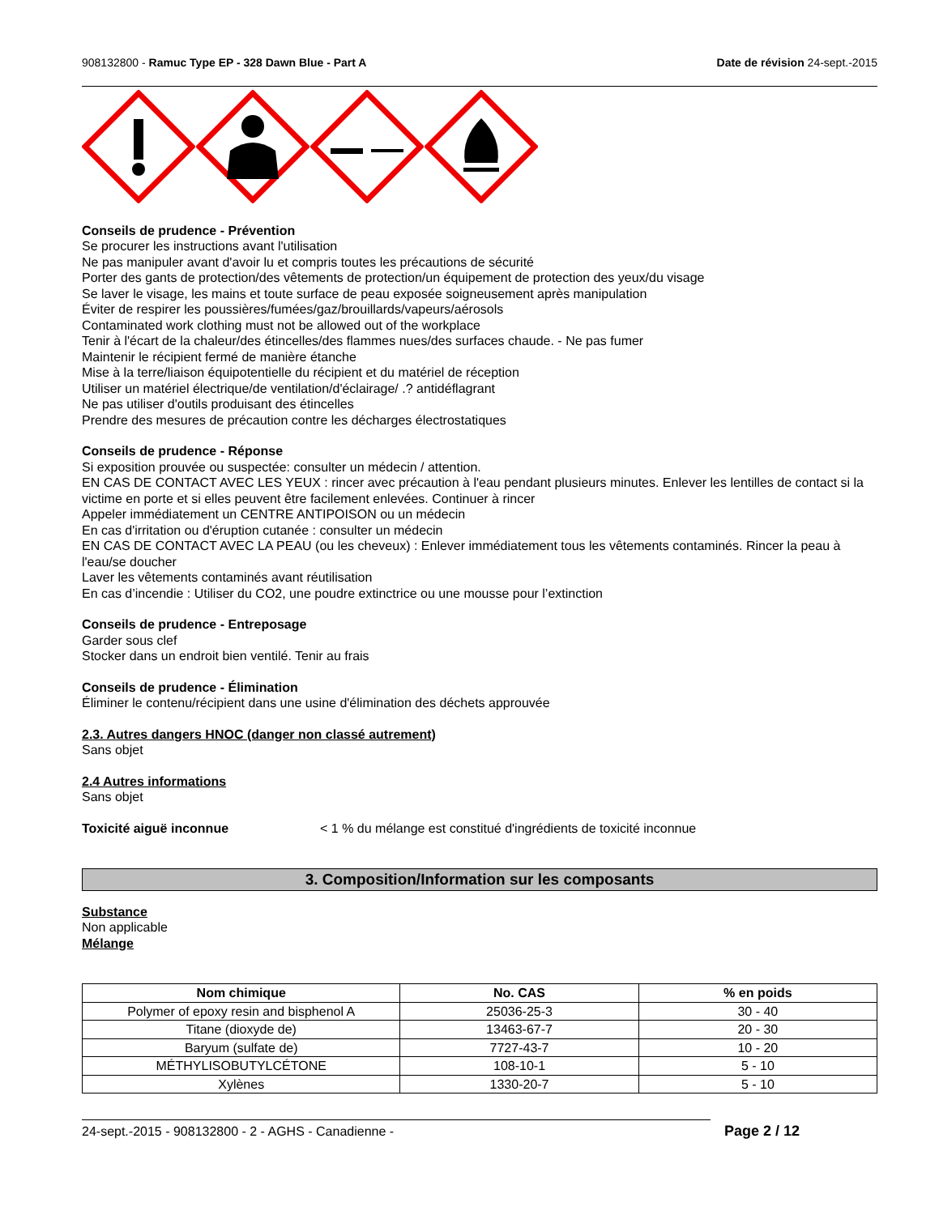908132800 - Ramuc Type EP - 328 Dawn Blue - Part A Date de révision 24-sept.-2015
Conseils de prudence - Prévention
Se procurer les instructions avant l'utilisation
Ne pas manipuler avant d'avoir lu et compris toutes les précautions de sécurité
Porter des gants de protection/des vêtements de protection/un équipement de protection des yeux/du visage
Se laver le visage, les mains et toute surface de peau exposée soigneusement après manipulation
Éviter de respirer les poussières/fumées/gaz/brouillards/vapeurs/aérosols
Contaminated work clothing must not be allowed out of the workplace
Tenir à l'écart de la chaleur/des étincelles/des flammes nues/des surfaces chaude. - Ne pas fumer
Maintenir le récipient fermé de manière étanche
Mise à la terre/liaison équipotentielle du récipient et du matériel de réception
Utiliser un matériel électrique/de ventilation/d'éclairage/ .? antidéflagrant
Ne pas utiliser d'outils produisant des étincelles
Prendre des mesures de précaution contre les décharges électrostatiques
Conseils de prudence - Réponse
Si exposition prouvée ou suspectée: consulter un médecin / attention.
EN CAS DE CONTACT AVEC LES YEUX : rincer avec précaution à l'eau pendant plusieurs minutes. Enlever les lentilles de contact si la victime en porte et si elles peuvent être facilement enlevées. Continuer à rincer
Appeler immédiatement un CENTRE ANTIPOISON ou un médecin
En cas d'irritation ou d'éruption cutanée : consulter un médecin
EN CAS DE CONTACT AVEC LA PEAU (ou les cheveux) : Enlever immédiatement tous les vêtements contaminés. Rincer la peau à l'eau/se doucher
Laver les vêtements contaminés avant réutilisation
En cas d’incendie : Utiliser du CO2, une poudre extinctrice ou une mousse pour l’extinction
Conseils de prudence - Entreposage
Garder sous clef
Stocker dans un endroit bien ventilé. Tenir au frais
Conseils de prudence - Élimination
Éliminer le contenu/récipient dans une usine d'élimination des déchets approuvée
2.3. Autres dangers HNOC (danger non classé autrement)
Sans objet
2.4 Autres informations
Sans objet
Toxicité aiguë inconnue < 1 % du mélange est constitué d'ingrédients de toxicité inconnue
3. Composition/Information sur les composants
Substance
Non applicable
Mélange
| Nom chimique | No. CAS | % en poids |
| --- | --- | --- |
| Polymer of epoxy resin and bisphenol A | 25036-25-3 | 30 - 40 |
| Titane (dioxyde de) | 13463-67-7 | 20 - 30 |
| Baryum (sulfate de) | 7727-43-7 | 10 - 20 |
| MÉTHYLISOBUTYLCÉTONE | 108-10-1 | 5 - 10 |
| Xylènes | 1330-20-7 | 5 - 10 |
24-sept.-2015 - 908132800 - 2 - AGHS - Canadienne - Page 2 / 12